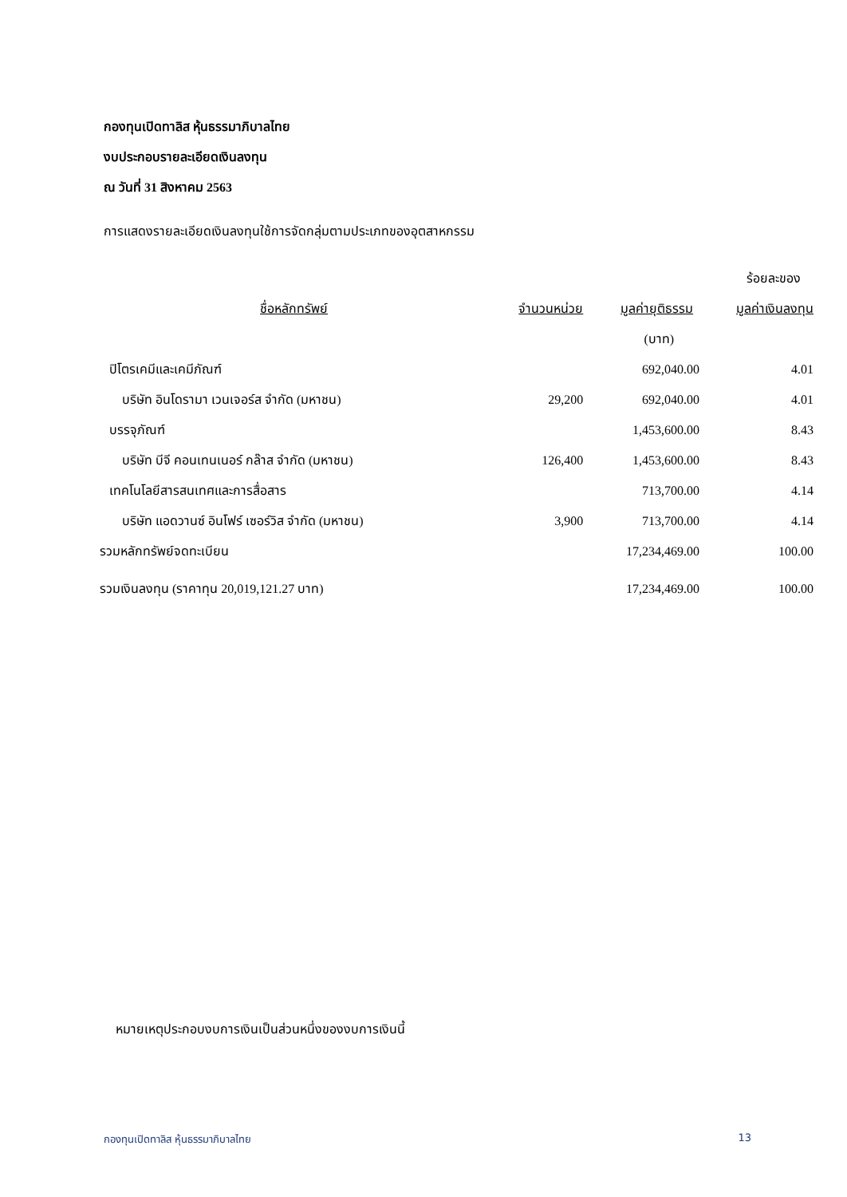กองทุนเปิดทาลิส หุ้นธรรมาภิบาลไทย
งบประกอบรายละเอียดเงินลงทุน
ณ วันที่ 31 สิงหาคม 2563
การแสดงรายละเอียดเงินลงทุนใช้การจัดกลุ่มตามประเภทของอุตสาหกรรม
| | | | ร้อยละของ |
| --- | --- | --- | --- |
| ชื่อหลักทรัพย์ | จำนวนหน่วย | มูลค่ายุติธรรม | มูลค่าเงินลงทุน |
| | | (บาท) | |
| ปิโตรเคมีและเคมีภัณฑ์ | | 692,040.00 | 4.01 |
| บริษัท อินโดรามา เวนเจอร์ส จำกัด (มหาชน) | 29,200 | 692,040.00 | 4.01 |
| บรรจุภัณฑ์ | | 1,453,600.00 | 8.43 |
| บริษัท บีจี คอนเทนเนอร์ กล๊าส จำกัด (มหาชน) | 126,400 | 1,453,600.00 | 8.43 |
| เทคโนโลยีสารสนเทศและการสื่อสาร | | 713,700.00 | 4.14 |
| บริษัท แอดวานซ์ อินโฟร์ เซอร์วิส จำกัด (มหาชน) | 3,900 | 713,700.00 | 4.14 |
| รวมหลักทรัพย์จดทะเบียน | | 17,234,469.00 | 100.00 |
| รวมเงินลงทุน (ราคาทุน 20,019,121.27 บาท) | | 17,234,469.00 | 100.00 |
หมายเหตุประกอบงบการเงินเป็นส่วนหนึ่งของงบการเงินนี้
กองทุนเปิดทาลิส หุ้นธรรมาภิบาลไทย 13